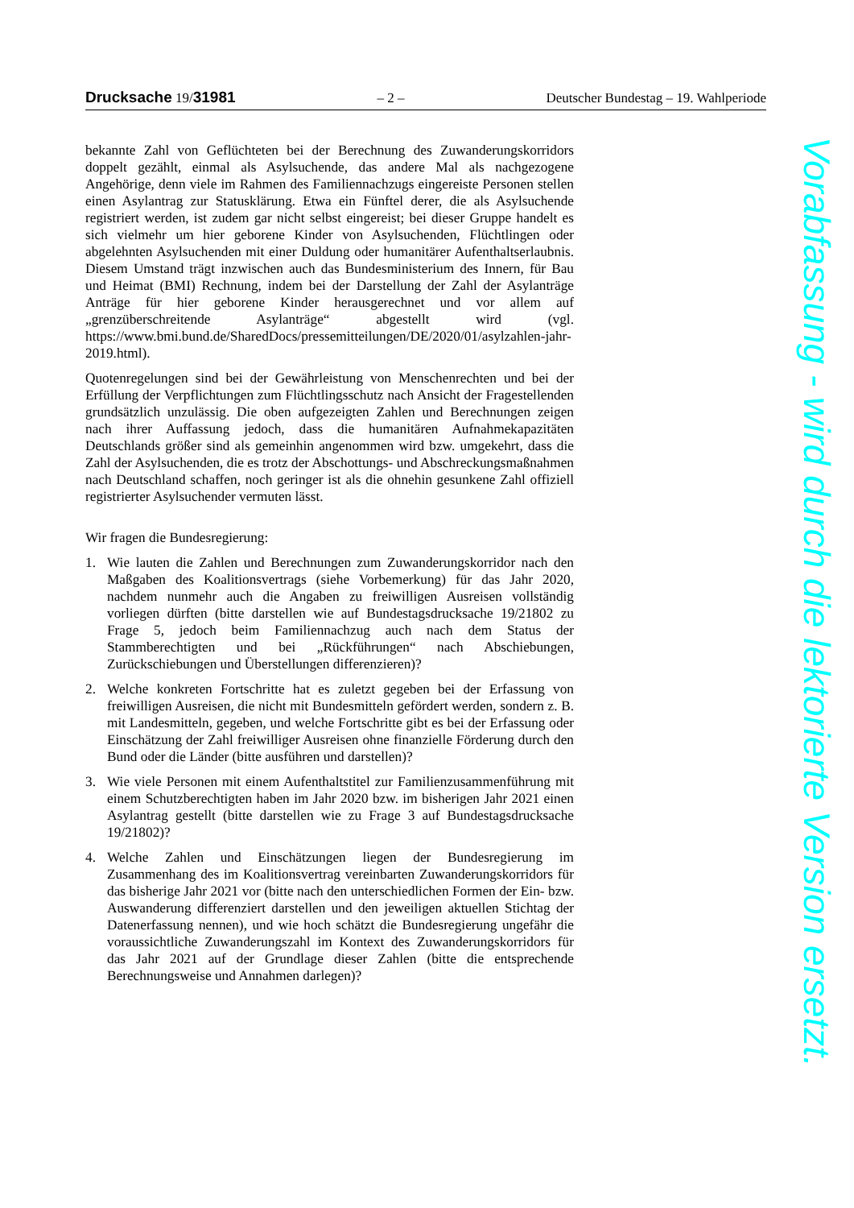Drucksache 19/31981 – 2 – Deutscher Bundestag – 19. Wahlperiode
bekannte Zahl von Geflüchteten bei der Berechnung des Zuwanderungskorridors doppelt gezählt, einmal als Asylsuchende, das andere Mal als nachgezogene Angehörige, denn viele im Rahmen des Familiennachzugs eingereiste Personen stellen einen Asylantrag zur Statusklärung. Etwa ein Fünftel derer, die als Asylsuchende registriert werden, ist zudem gar nicht selbst eingereist; bei dieser Gruppe handelt es sich vielmehr um hier geborene Kinder von Asylsuchenden, Flüchtlingen oder abgelehnten Asylsuchenden mit einer Duldung oder humanitärer Aufenthaltserlaubnis. Diesem Umstand trägt inzwischen auch das Bundesministerium des Innern, für Bau und Heimat (BMI) Rechnung, indem bei der Darstellung der Zahl der Asylanträge Anträge für hier geborene Kinder herausgerechnet und vor allem auf „grenzüberschreitende Asylanträge“ abgestellt wird (vgl. https://www.bmi.bund.de/SharedDocs/pressemitteilungen/DE/2020/01/asylzahlen-jahr-2019.html).
Quotenregelungen sind bei der Gewährleistung von Menschenrechten und bei der Erfüllung der Verpflichtungen zum Flüchtlingsschutz nach Ansicht der Fragestellenden grundsätzlich unzulässig. Die oben aufgezeigten Zahlen und Berechnungen zeigen nach ihrer Auffassung jedoch, dass die humanitären Aufnahmekapazitäten Deutschlands größer sind als gemeinhin angenommen wird bzw. umgekehrt, dass die Zahl der Asylsuchenden, die es trotz der Abschottungs- und Abschreckungsmaßnahmen nach Deutschland schaffen, noch geringer ist als die ohnehin gesunkene Zahl offiziell registrierter Asylsuchender vermuten lässt.
Wir fragen die Bundesregierung:
1. Wie lauten die Zahlen und Berechnungen zum Zuwanderungskorridor nach den Maßgaben des Koalitionsvertrags (siehe Vorbemerkung) für das Jahr 2020, nachdem nunmehr auch die Angaben zu freiwilligen Ausreisen vollständig vorliegen dürften (bitte darstellen wie auf Bundestagsdrucksache 19/21802 zu Frage 5, jedoch beim Familiennachzug auch nach dem Status der Stammberechtigten und bei „Rückführungen“ nach Abschiebungen, Zurückschiebungen und Überstellungen differenzieren)?
2. Welche konkreten Fortschritte hat es zuletzt gegeben bei der Erfassung von freiwilligen Ausreisen, die nicht mit Bundesmitteln gefördert werden, sondern z. B. mit Landesmitteln, gegeben, und welche Fortschritte gibt es bei der Erfassung oder Einschätzung der Zahl freiwilliger Ausreisen ohne finanzielle Förderung durch den Bund oder die Länder (bitte ausführen und darstellen)?
3. Wie viele Personen mit einem Aufenthaltstitel zur Familienzusammenführung mit einem Schutzberechtigten haben im Jahr 2020 bzw. im bisherigen Jahr 2021 einen Asylantrag gestellt (bitte darstellen wie zu Frage 3 auf Bundestagsdrucksache 19/21802)?
4. Welche Zahlen und Einschätzungen liegen der Bundesregierung im Zusammenhang des im Koalitionsvertrag vereinbarten Zuwanderungskorridors für das bisherige Jahr 2021 vor (bitte nach den unterschiedlichen Formen der Ein- bzw. Auswanderung differenziert darstellen und den jeweiligen aktuellen Stichtag der Datenerfassung nennen), und wie hoch schätzt die Bundesregierung ungefähr die voraussichtliche Zuwanderungszahl im Kontext des Zuwanderungskorridors für das Jahr 2021 auf der Grundlage dieser Zahlen (bitte die entsprechende Berechnungsweise und Annahmen darlegen)?
Vorabfassung - wird durch die lektorierte Version ersetzt.